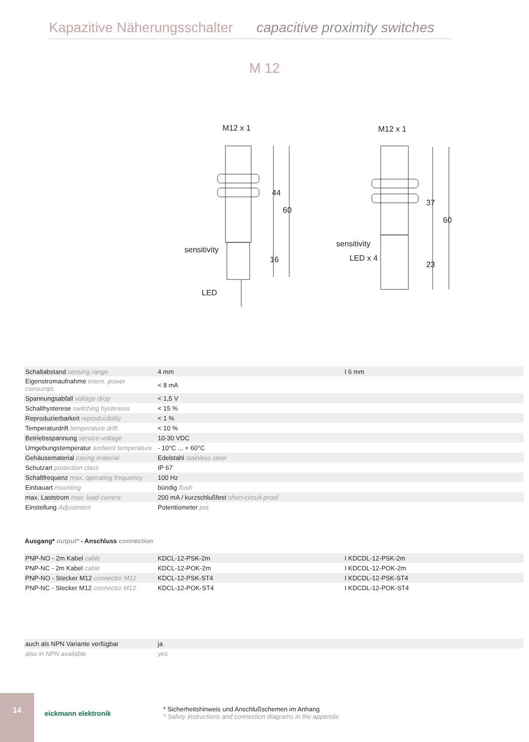Kapazitive Näherungsschalter capacitive proximity switches
M 12
M12 x 1
M12 x 1
sensitivity
LED
sensitivity
LED x 4
44
60
16
37
60
23
| Schaltabstand sensing range | 4 mm | I 6 mm |
| Eigenstromaufnahme intern. power consumpt. | < 8 mA | |
| Spannungsabfall voltage drop | < 1,5 V | |
| Schalthysterese switching hysteresis | < 15 % | |
| Reproduzierbarkeit reproducibility | < 1 % | |
| Temperaturdrift temperature drift | < 10 % | |
| Betriebsspannung service-voltage | 10-30 VDC | |
| Umgebungstemperatur ambient temperature | - 10°C ... + 60°C | |
| Gehäusematerial casing material | Edelstahl stainless steel | |
| Schutzart protection class | IP 67 | |
| Schaltfrequenz max. operating frequency | 100 Hz | |
| Einbauart mounting | bündig flush | |
| max. Laststrom max. load current | 200 mA / kurzschlußfest short-circuit-proof | |
| Einstellung Adjustment | Potentiometer pot. | |
Ausgang* output* - Anschluss connection
| PNP-NO - 2m Kabel cable | KDCL-12-PSK-2m | I KDCDL-12-PSK-2m |
| PNP-NC - 2m Kabel cable | KDCL-12-POK-2m | I KDCDL-12-POK-2m |
| PNP-NO - Stecker M12 connector M12 | KDCL-12-PSK-ST4 | I KDCDL-12-PSK-ST4 |
| PNP-NC - Stecker M12 connector M12 | KDCL-12-POK-ST4 | I KDCDL-12-POK-ST4 |
| auch als NPN Variante verfügbar | ja | |
| also in NPN available | yes | |
14
eickmann elektronik
* Sicherheitshinweis und Anschlußschemen im Anhang
* Safety instructions and connection diagrams in the appendix